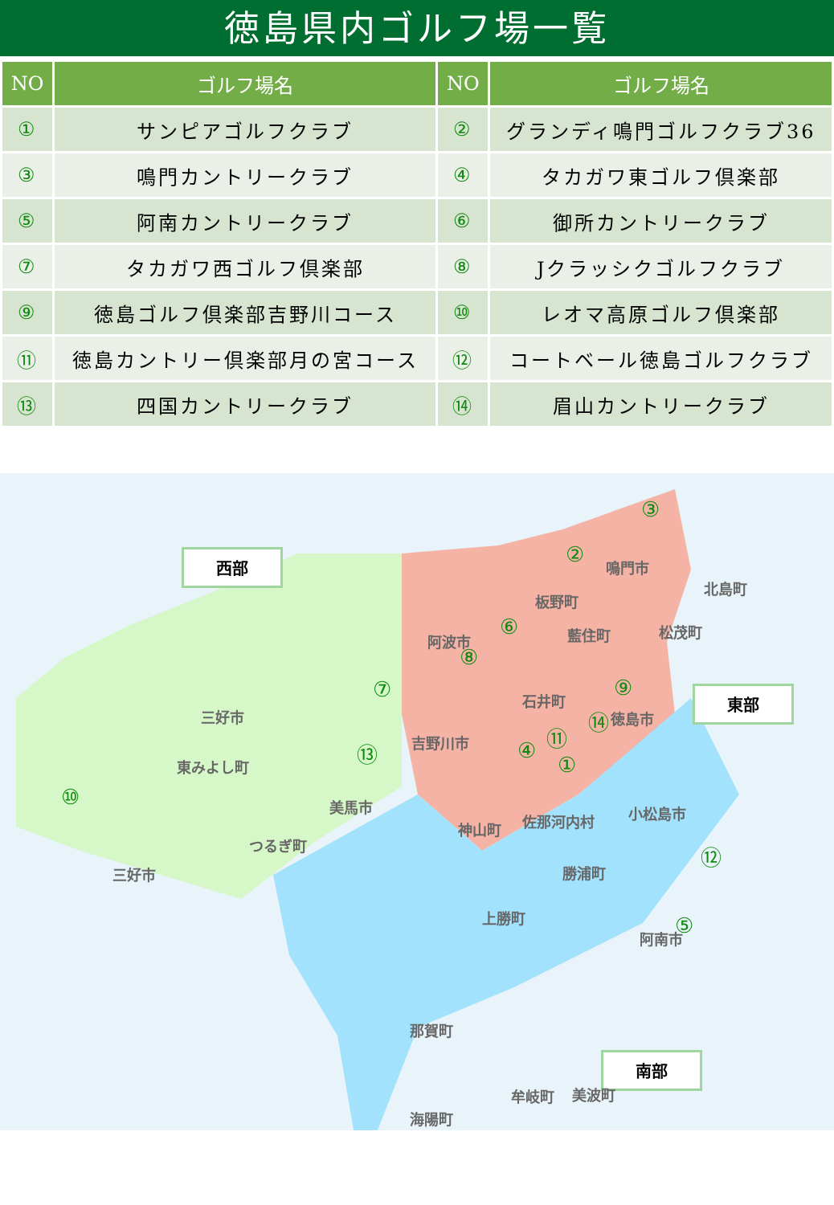徳島県内ゴルフ場一覧
| NO | ゴルフ場名 | NO | ゴルフ場名 |
| --- | --- | --- | --- |
| ① | サンピアゴルフクラブ | ② | グランディ鳴門ゴルフクラブ36 |
| ③ | 鳴門カントリークラブ | ④ | タカガワ東ゴルフ倶楽部 |
| ⑤ | 阿南カントリークラブ | ⑥ | 御所カントリークラブ |
| ⑦ | タカガワ西ゴルフ倶楽部 | ⑧ | Jクラッシクゴルフクラブ |
| ⑨ | 徳島ゴルフ倶楽部吉野川コース | ⑩ | レオマ高原ゴルフ倶楽部 |
| ⑪ | 徳島カントリー倶楽部月の宮コース | ⑫ | コートベール徳島ゴルフクラブ |
| ⑬ | 四国カントリークラブ | ⑭ | 眉山カントリークラブ |
西部
東部
南部
三好市
東みよし町
三好市
つるぎ町
美馬市
吉野川市
阿波市
板野町
藍住町
鳴門市
北島町
松茂町
石井町
徳島市
神山町 佐那河内村 小松島市
勝浦町
上勝町
阿南市
那賀町
美波町
海陽町
牟岐町
③
②
⑥
⑧
⑦ ⑨
⑭
⑪
④
①
⑬
⑩
⑫
⑤